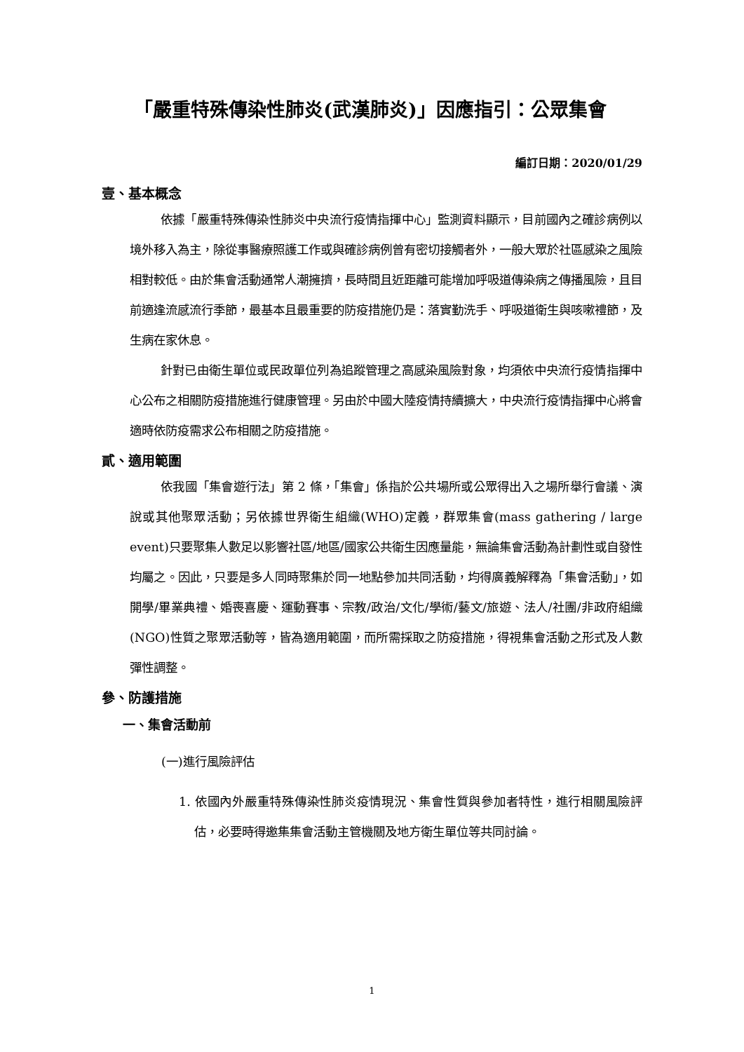「嚴重特殊傳染性肺炎(武漢肺炎)」因應指引：公眾集會
編訂日期：2020/01/29
壹、基本概念
依據「嚴重特殊傳染性肺炎中央流行疫情指揮中心」監測資料顯示，目前國內之確診病例以境外移入為主，除從事醫療照護工作或與確診病例曾有密切接觸者外，一般大眾於社區感染之風險相對較低。由於集會活動通常人潮擁擠，長時間且近距離可能增加呼吸道傳染病之傳播風險，且目前適逢流感流行季節，最基本且最重要的防疫措施仍是：落實勤洗手、呼吸道衛生與咳嗽禮節，及生病在家休息。
針對已由衛生單位或民政單位列為追蹤管理之高感染風險對象，均須依中央流行疫情指揮中心公布之相關防疫措施進行健康管理。另由於中國大陸疫情持續擴大，中央流行疫情指揮中心將會適時依防疫需求公布相關之防疫措施。
貳、適用範圍
依我國「集會遊行法」第 2 條，「集會」係指於公共場所或公眾得出入之場所舉行會議、演說或其他聚眾活動；另依據世界衛生組織(WHO)定義，群眾集會(mass gathering / large event)只要聚集人數足以影響社區/地區/國家公共衛生因應量能，無論集會活動為計劃性或自發性均屬之。因此，只要是多人同時聚集於同一地點參加共同活動，均得廣義解釋為「集會活動」，如開學/畢業典禮、婚喪喜慶、運動賽事、宗教/政治/文化/學術/藝文/旅遊、法人/社團/非政府組織(NGO)性質之聚眾活動等，皆為適用範圍，而所需採取之防疫措施，得視集會活動之形式及人數彈性調整。
參、防護措施
一、集會活動前
(一)進行風險評估
1. 依國內外嚴重特殊傳染性肺炎疫情現況、集會性質與參加者特性，進行相關風險評估，必要時得邀集集會活動主管機關及地方衛生單位等共同討論。
1